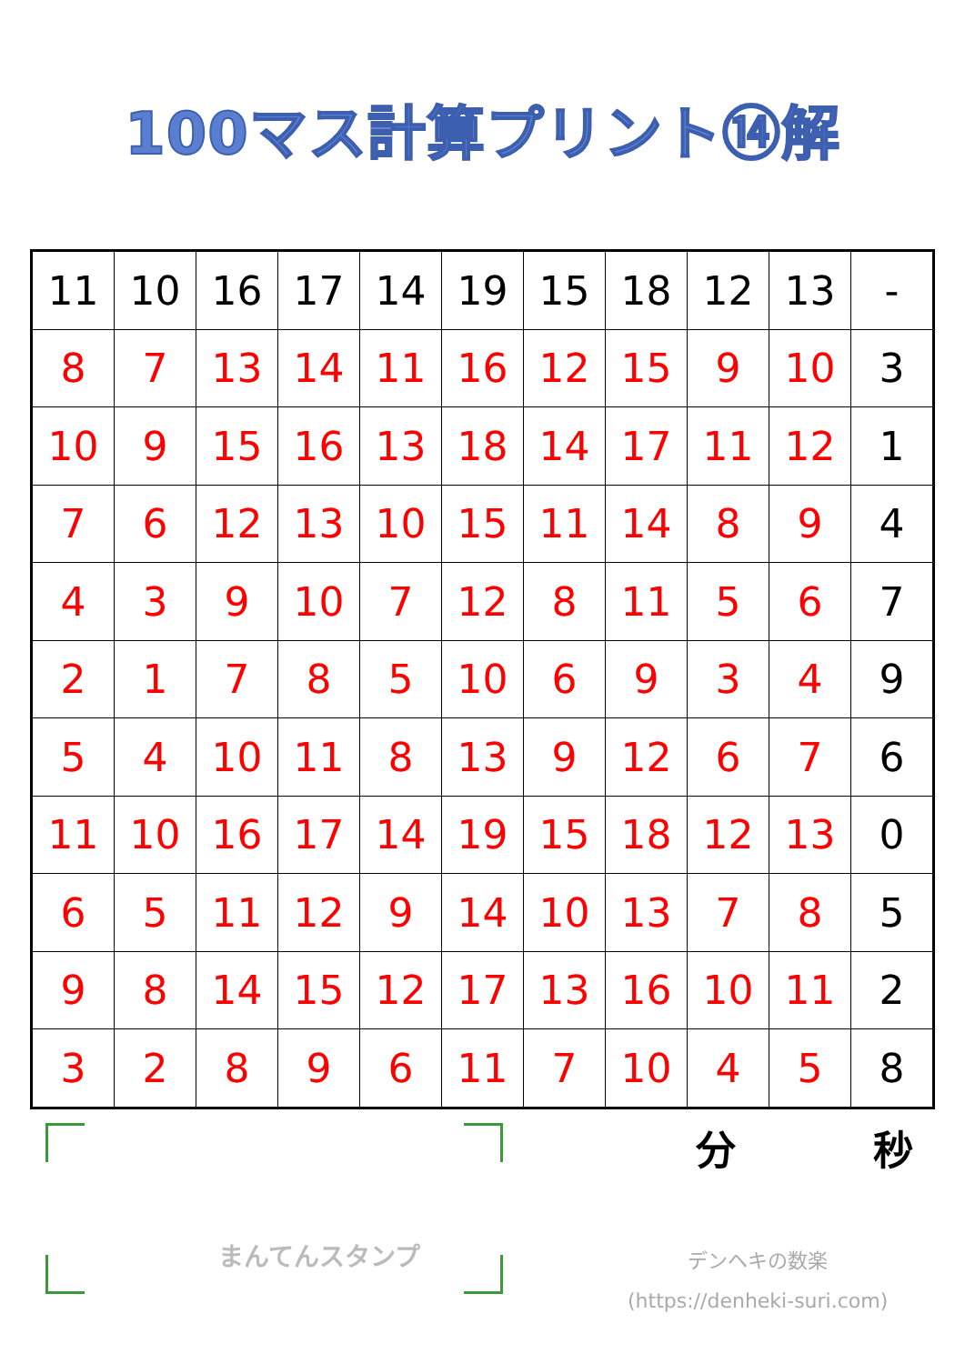100マス計算プリント⑭解
| 11 | 10 | 16 | 17 | 14 | 19 | 15 | 18 | 12 | 13 | - |
| 8 | 7 | 13 | 14 | 11 | 16 | 12 | 15 | 9 | 10 | 3 |
| 10 | 9 | 15 | 16 | 13 | 18 | 14 | 17 | 11 | 12 | 1 |
| 7 | 6 | 12 | 13 | 10 | 15 | 11 | 14 | 8 | 9 | 4 |
| 4 | 3 | 9 | 10 | 7 | 12 | 8 | 11 | 5 | 6 | 7 |
| 2 | 1 | 7 | 8 | 5 | 10 | 6 | 9 | 3 | 4 | 9 |
| 5 | 4 | 10 | 11 | 8 | 13 | 9 | 12 | 6 | 7 | 6 |
| 11 | 10 | 16 | 17 | 14 | 19 | 15 | 18 | 12 | 13 | 0 |
| 6 | 5 | 11 | 12 | 9 | 14 | 10 | 13 | 7 | 8 | 5 |
| 9 | 8 | 14 | 15 | 12 | 17 | 13 | 16 | 10 | 11 | 2 |
| 3 | 2 | 8 | 9 | 6 | 11 | 7 | 10 | 4 | 5 | 8 |
まんてんスタンプ
分 秒
デンヘキの数楽
(https://denheki-suri.com)